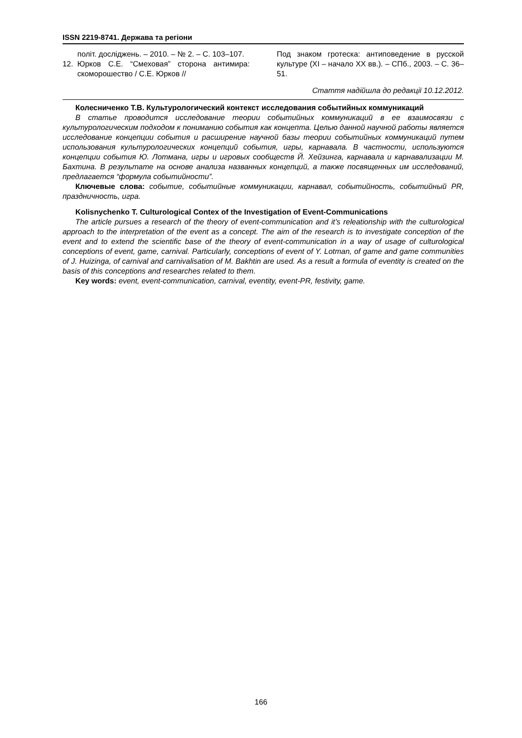ISSN 2219-8741. Держава та регіони
політ. досліджень. – 2010. – № 2. – С. 103–107.
12. Юрков С.Е. “Смеховая” сторона анти­мира: скоморошество / С.Е. Юрков //
Под знаком гротеска: антиповедение в русской культуре (XI – начало XX вв.). – СПб., 2003. – С. 36–51.
Стаття надійшла до редакції 10.12.2012.
Колесниченко Т.В. Культурологический контекст исследования событийных коммуникаций
В статье проводится исследование теории событийных коммуникаций в ее взаимосвязи с культурологическим подходом к пониманию события как концепта. Целью данной научной работы является исследование концепции события и расширение научной базы теории со­бытийных коммуникаций путем использования культурологических концепций события, иг­ры, карнавала. В частности, используются концепции события Ю. Лотмана, игры и игровых сообществ Й. Хейзинга, карнавала и карнавализации М. Бахтина. В результате на основе анализа названных концепций, а также посвященных им исследований, предлагается “формула событийности”.
Ключевые слова: событие, событийные коммуникации, карнавал, событийность, собы­тийный PR, праздничность, игра.
Kolisnychenko T. Culturological Contex of the Investigation of Event-Communications
The article pursues a research of the theory of event-communication and it’s releationship with the culturological approach to the interpretation of the event as a concept. The aim of the research is to investigate conception of the event and to extend the scientific base of the theory of event-communication in a way of usage of culturological conceptions of event, game, carnival. Particularly, conceptions of event of Y. Lotman, of game and game communities of J. Huizinga, of carnival and carnivalisation of M. Bakhtin are used. As a result a formula of eventity is created on the basis of this conceptions and researches related to them.
Key words: event, event-communication, carnival, eventity, event-PR, festivity, game.
166